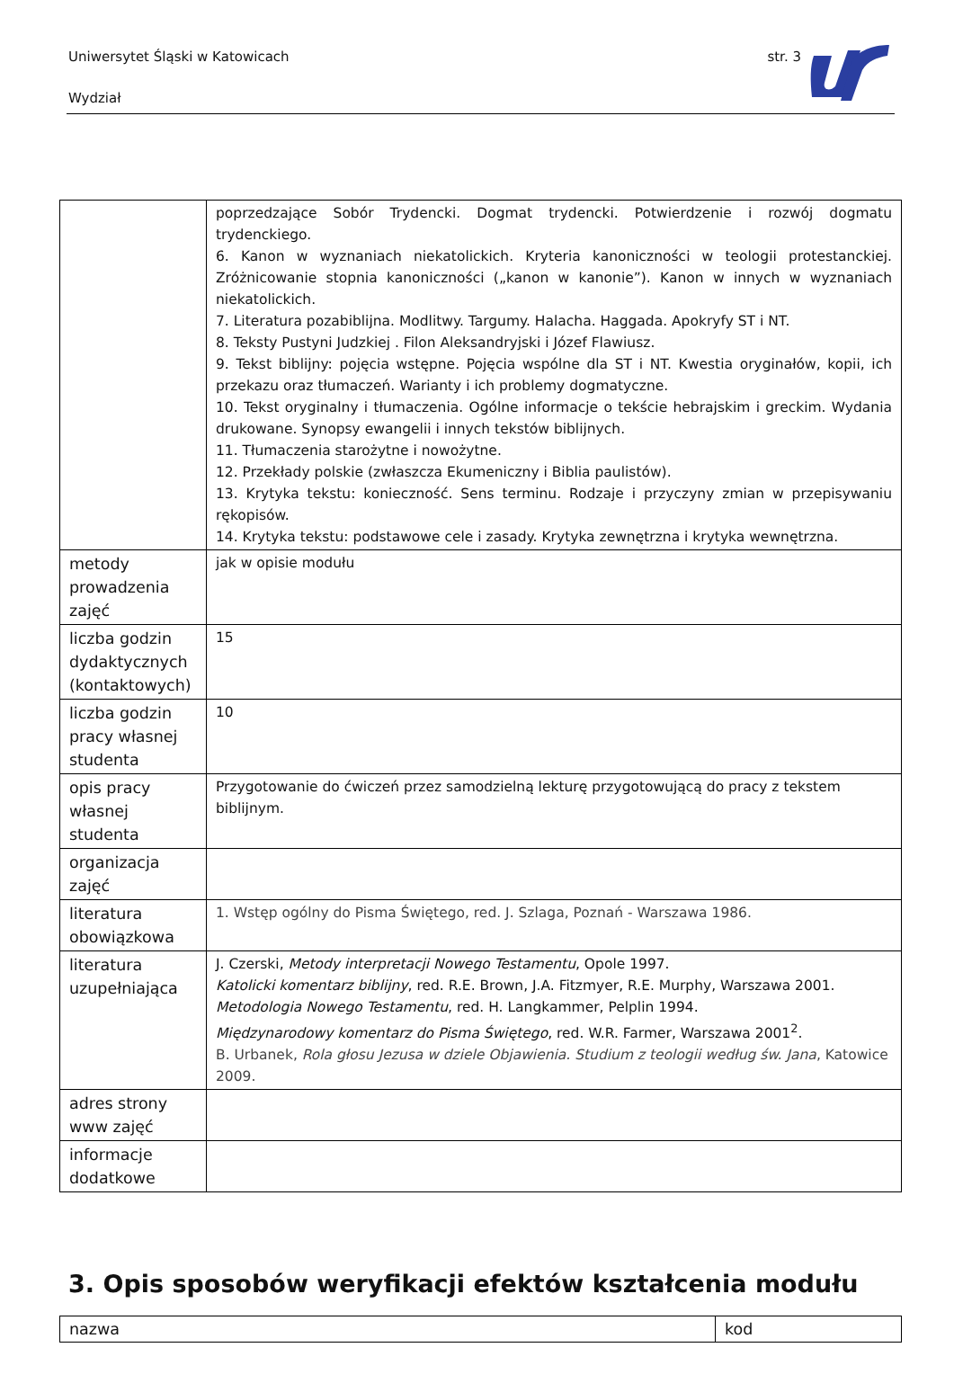Uniwersytet Śląski w Katowicach
str. 3
Wydział
| | poprzedzające Sobór Trydencki. Dogmat trydencki. Potwierdzenie i rozwój dogmatu trydenckiego. 6. Kanon w wyznaniach niekatolickich. Kryteria kanoniczności w teologii protestanckiej. Zróżnicowanie stopnia kanoniczności („kanon w kanonie”). Kanon w innych w wyznaniach niekatolickich. 7. Literatura pozabiblijna. Modlitwy. Targumy. Halacha. Haggada. Apokryfy ST i NT. 8. Teksty Pustyni Judzkiej . Filon Aleksandryjski i Józef Flawiusz. 9. Tekst biblijny: pojęcia wstępne. Pojęcia wspólne dla ST i NT. Kwestia oryginałów, kopii, ich przekazu oraz tłumaczeń. Warianty i ich problemy dogmatyczne. 10. Tekst oryginalny i tłumaczenia. Ogólne informacje o tekście hebrajskim i greckim. Wydania drukowane. Synopsy ewangelii i innych tekstów biblijnych. 11. Tłumaczenia starożytne i nowożytne. 12. Przekłady polskie (zwłaszcza Ekumeniczny i Biblia paulistów). 13. Krytyka tekstu: konieczność. Sens terminu. Rodzaje i przyczyny zmian w przepisywaniu rękopisów. 14. Krytyka tekstu: podstawowe cele i zasady. Krytyka zewnętrzna i krytyka wewnętrzna. |
| metody prowadzenia zajęć | jak w opisie modułu |
| liczba godzin dydaktycznych (kontaktowych) | 15 |
| liczba godzin pracy własnej studenta | 10 |
| opis pracy własnej studenta | Przygotowanie do ćwiczeń przez samodzielną lekturę przygotowującą do pracy z tekstem biblijnym. |
| organizacja zajęć | |
| literatura obowiązkowa | 1. Wstęp ogólny do Pisma Świętego, red. J. Szlaga, Poznań - Warszawa 1986. |
| literatura uzupełniająca | J. Czerski, Metody interpretacji Nowego Testamentu , Opole 1997. Katolicki komentarz biblijny , red. R.E. Brown, J.A. Fitzmyer, R.E. Murphy, Warszawa 2001. Metodologia Nowego Testamentu , red. H. Langkammer, Pelplin 1994. Międzynarodowy komentarz do Pisma Świętego , red. W.R. Farmer, Warszawa 2001<sup>2</sup>. B. Urbanek, Rola głosu Jezusa w dziele Objawienia. Studium z teologii według św. Jana , Katowice 2009. |
| adres strony www zajęć | |
| informacje dodatkowe | |
3. Opis sposobów weryfikacji efektów kształcenia modułu
| nazwa | kod |